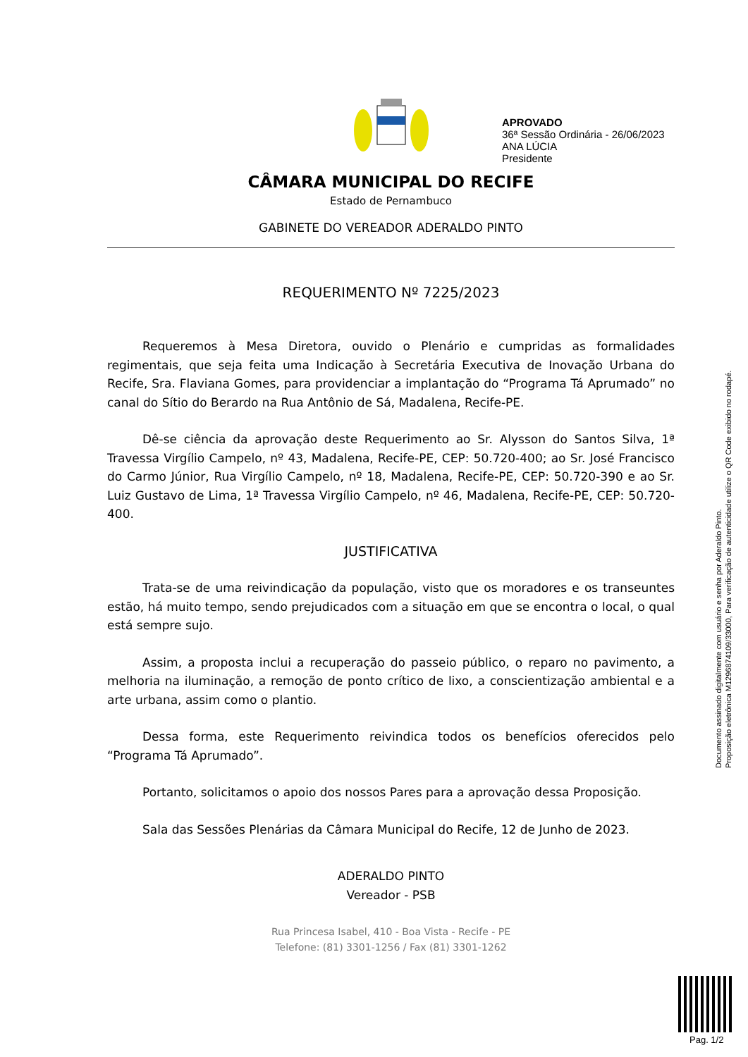APROVADO
36ª Sessão Ordinária - 26/06/2023
ANA LÚCIA
Presidente
CÂMARA MUNICIPAL DO RECIFE
Estado de Pernambuco
GABINETE DO VEREADOR ADERALDO PINTO
REQUERIMENTO Nº 7225/2023
Requeremos à Mesa Diretora, ouvido o Plenário e cumpridas as formalidades regimentais, que seja feita uma Indicação à Secretária Executiva de Inovação Urbana do Recife, Sra. Flaviana Gomes, para providenciar a implantação do “Programa Tá Aprumado” no canal do Sítio do Berardo na Rua Antônio de Sá, Madalena, Recife-PE.
Dê-se ciência da aprovação deste Requerimento ao Sr. Alysson do Santos Silva, 1ª Travessa Virgílio Campelo, nº 43, Madalena, Recife-PE, CEP: 50.720-400; ao Sr. José Francisco do Carmo Júnior, Rua Virgílio Campelo, nº 18, Madalena, Recife-PE, CEP: 50.720-390 e ao Sr. Luiz Gustavo de Lima, 1ª Travessa Virgílio Campelo, nº 46, Madalena, Recife-PE, CEP: 50.720-400.
JUSTIFICATIVA
Trata-se de uma reivindicação da população, visto que os moradores e os transeuntes estão, há muito tempo, sendo prejudicados com a situação em que se encontra o local, o qual está sempre sujo.
Assim, a proposta inclui a recuperação do passeio público, o reparo no pavimento, a melhoria na iluminação, a remoção de ponto crítico de lixo, a conscientização ambiental e a arte urbana, assim como o plantio.
Dessa forma, este Requerimento reivindica todos os benefícios oferecidos pelo “Programa Tá Aprumado”.
Portanto, solicitamos o apoio dos nossos Pares para a aprovação dessa Proposição.
Sala das Sessões Plenárias da Câmara Municipal do Recife, 12 de Junho de 2023.
ADERALDO PINTO
Vereador - PSB
Rua Princesa Isabel, 410 - Boa Vista - Recife - PE
Telefone: (81) 3301-1256 / Fax (81) 3301-1262
Documento assinado digitalmente com usuário e senha por Aderaldo Pinto.
Proposição eletrônica M12968741​09/33000, Para verificação de autenticidade utilize o QR Code exibido no rodapé.
Pag. 1/2